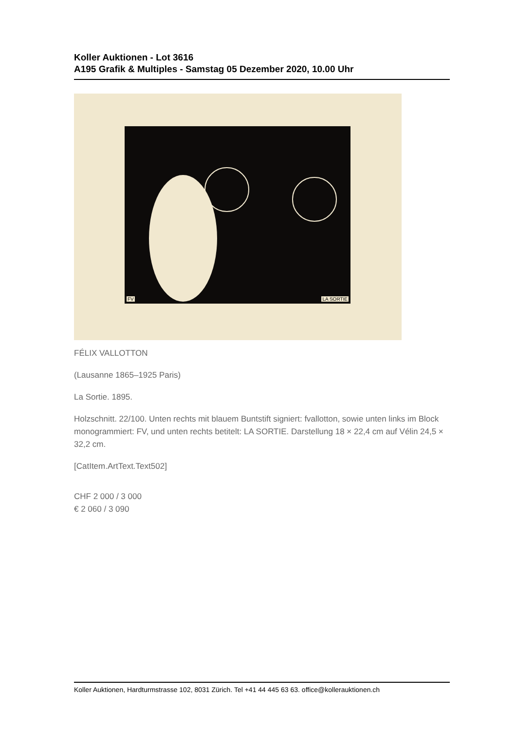Koller Auktionen - Lot 3616
A195 Grafik & Multiples - Samstag 05 Dezember 2020, 10.00 Uhr
FV LA SORTIE
FÉLIX VALLOTTON
(Lausanne 1865–1925 Paris)
La Sortie. 1895.
Holzschnitt. 22/100. Unten rechts mit blauem Buntstift signiert: fvallotton, sowie unten links im Block monogrammiert: FV, und unten rechts betitelt: LA SORTIE. Darstellung 18 × 22,4 cm auf Vélin 24,5 × 32,2 cm.
[CatItem.ArtText.Text502]
CHF 2 000 / 3 000
€ 2 060 / 3 090
Koller Auktionen, Hardturmstrasse 102, 8031 Zürich. Tel +41 44 445 63 63. office@kollerauktionen.ch